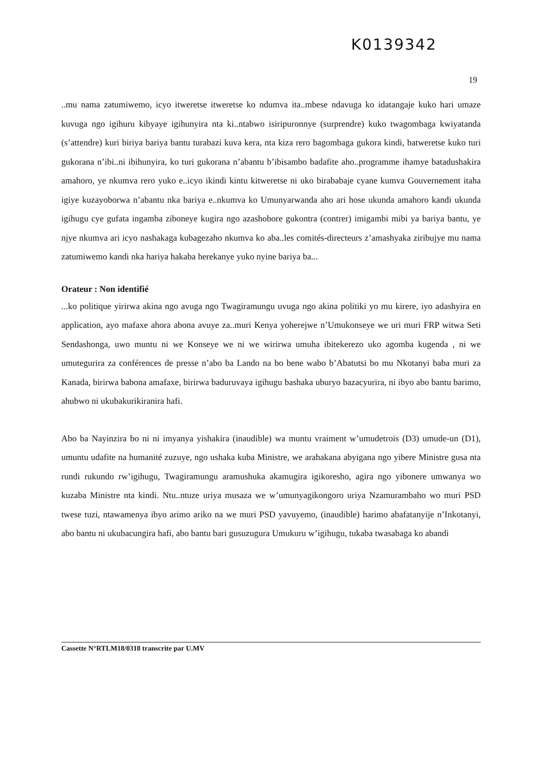K0139342
19
..mu nama zatumiwemo, icyo itweretse itweretse ko ndumva ita..mbese ndavuga ko idatangaje kuko hari umaze kuvuga ngo igihuru kibyaye igihunyira nta ki..ntabwo isiripuronnye (surprendre) kuko twagombaga kwiyatanda (s’attendre) kuri biriya bariya bantu turabazi kuva kera, nta kiza rero bagombaga gukora kindi, batweretse kuko turi gukorana n’ibi..ni ibihunyira, ko turi gukorana n’abantu b’ibisambo badafite aho..programme ihamye batadushakira amahoro, ye nkumva rero yuko e..icyo ikindi kintu kitweretse ni uko birababaje cyane kumva Gouvernement itaha igiye kuzayoborwa n’abantu nka bariya e..nkumva ko Umunyarwanda aho ari hose ukunda amahoro kandi ukunda igihugu cye gufata ingamba ziboneye kugira ngo azashobore gukontra (contrer) imigambi mibi ya bariya bantu, ye njye nkumva ari icyo nashakaga kubagezaho nkumva ko aba..les comités-directeurs z’amashyaka ziribujye mu nama zatumiwemo kandi nka hariya hakaba herekanye yuko nyine bariya ba...
Orateur : Non identifié
...ko politique yirirwa akina ngo avuga ngo Twagiramungu uvuga ngo akina politiki yo mu kirere, iyo adashyira en application, ayo mafaxe ahora abona avuye za..muri Kenya yoherejwe n’Umukonseye we uri muri FRP witwa Seti Sendashonga, uwo muntu ni we Konseye we ni we wirirwa umuha ibitekerezo uko agomba kugenda , ni we umutegurira za conférences de presse n’abo ba Lando na bo bene wabo b’Abatutsi bo mu Nkotanyi baba muri za Kanada, birirwa babona amafaxe, birirwa baduruvaya igihugu bashaka uburyo bazacyurira, ni ibyo abo bantu barimo, ahubwo ni ukubakurikiranira hafi.
Abo ba Nayinzira bo ni ni imyanya yishakira (inaudible) wa muntu vraiment w’umudetrois (D3) umude-un (D1), umuntu udafite na humanité zuzuye, ngo ushaka kuba Ministre, we arahakana abyigana ngo yibere Ministre gusa nta rundi rukundo rw’igihugu, Twagiramungu aramushuka akamugira igikoresho, agira ngo yibonere umwanya wo kuzaba Ministre nta kindi. Ntu..ntuze uriya musaza we w’umunyagikongoro uriya Nzamurambaho wo muri PSD twese tuzi, ntawamenya ibyo arimo ariko na we muri PSD yavuyemo, (inaudible) harimo abafatanyije n’Inkotanyi, abo bantu ni ukubacungira hafi, abo bantu bari gusuzugura Umukuru w’igihugu, tukaba twasabaga ko abandi
Cassette N°RTLM18/0318 transcrite par U.MV